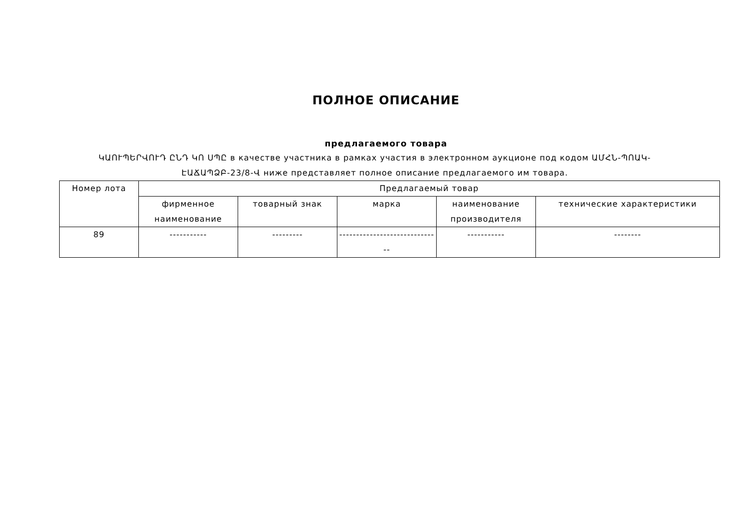ПОЛНОЕ ОПИСАНИЕ
предлагаемого товара
ԿԱՈՒՊԵՐՎՈՒԴ ԸՆԴ ԿՈ ՍՊԸ в качестве участника в рамках участия в электронном аукционе под кодом ԱՄՀՆ-ՊՈԱԿ-ԷԱՃԱՊՁԲ-23/8-Վ ниже представляет полное описание предлагаемого им товара.
| Номер лота | Предлагаемый товар | | | | |
| --- | --- | --- | --- | --- | --- |
| | фирменное наименование | товарный знак | марка | наименование производителя | технические характеристики |
| 89 | ----------- | --------- | ------------------------------ | ----------- | -------- |